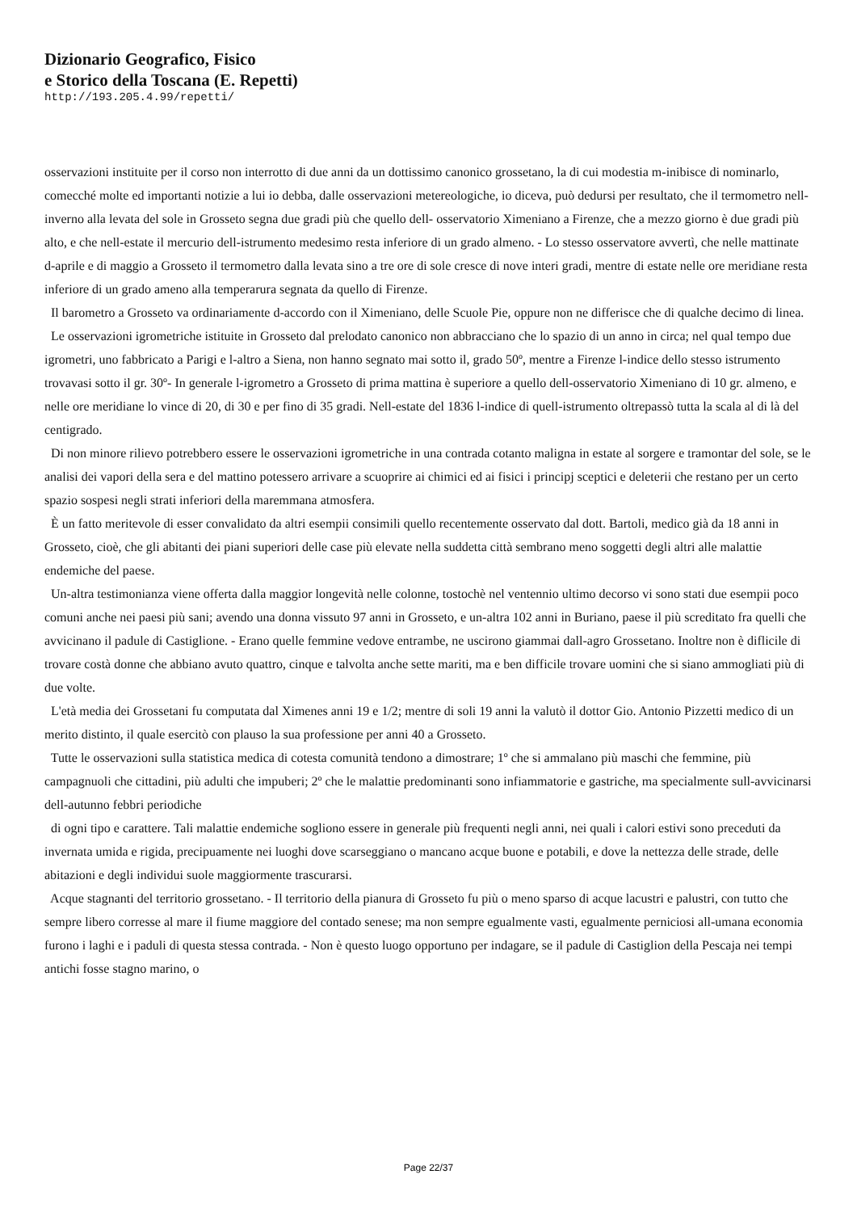Dizionario Geografico, Fisico
e Storico della Toscana (E. Repetti)
http://193.205.4.99/repetti/
osservazioni instituite per il corso non interrotto di due anni da un dottissimo canonico grossetano, la di cui modestia m-inibisce di nominarlo, comecché molte ed importanti notizie a lui io debba, dalle osservazioni metereologiche, io diceva, può dedursi per resultato, che il termometro nell-inverno alla levata del sole in Grosseto segna due gradi più che quello dell- osservatorio Ximeniano a Firenze, che a mezzo giorno è due gradi più alto, e che nell-estate il mercurio dell-istrumento medesimo resta inferiore di un grado almeno. - Lo stesso osservatore avvertì, che nelle mattinate d-aprile e di maggio a Grosseto il termometro dalla levata sino a tre ore di sole cresce di nove interi gradi, mentre di estate nelle ore meridiane resta inferiore di un grado ameno alla temperarura segnata da quello di Firenze.
Il barometro a Grosseto va ordinariamente d-accordo con il Ximeniano, delle Scuole Pie, oppure non ne differisce che di qualche decimo di linea.
Le osservazioni igrometriche istituite in Grosseto dal prelodato canonico non abbracciano che lo spazio di un anno in circa; nel qual tempo due igrometri, uno fabbricato a Parigi e l-altro a Siena, non hanno segnato mai sotto il, grado 50º, mentre a Firenze l-indice dello stesso istrumento trovavasi sotto il gr. 30º- In generale l-igrometro a Grosseto di prima mattina è superiore a quello dell-osservatorio Ximeniano di 10 gr. almeno, e nelle ore meridiane lo vince di 20, di 30 e per fino di 35 gradi. Nell-estate del 1836 l-indice di quell-istrumento oltrepassò tutta la scala al di là del centigrado.
Di non minore rilievo potrebbero essere le osservazioni igrometriche in una contrada cotanto maligna in estate al sorgere e tramontar del sole, se le analisi dei vapori della sera e del mattino potessero arrivare a scuoprire ai chimici ed ai fisici i principj sceptici e deleterii che restano per un certo spazio sospesi negli strati inferiori della maremmana atmosfera.
È un fatto meritevole di esser convalidato da altri esempii consimili quello recentemente osservato dal dott. Bartoli, medico già da 18 anni in Grosseto, cioè, che gli abitanti dei piani superiori delle case più elevate nella suddetta città sembrano meno soggetti degli altri alle malattie endemiche del paese.
Un-altra testimonianza viene offerta dalla maggior longevità nelle colonne, tostochè nel ventennio ultimo decorso vi sono stati due esempii poco comuni anche nei paesi più sani; avendo una donna vissuto 97 anni in Grosseto, e un-altra 102 anni in Buriano, paese il più screditato fra quelli che avvicinano il padule di Castiglione. - Erano quelle femmine vedove entrambe, ne uscirono giammai dall-agro Grossetano. Inoltre non è diflicile di trovare costà donne che abbiano avuto quattro, cinque e talvolta anche sette mariti, ma e ben difficile trovare uomini che si siano ammogliati più di due volte.
L'età media dei Grossetani fu computata dal Ximenes anni 19 e 1/2; mentre di soli 19 anni la valutò il dottor Gio. Antonio Pizzetti medico di un merito distinto, il quale esercitò con plauso la sua professione per anni 40 a Grosseto.
Tutte le osservazioni sulla statistica medica di cotesta comunità tendono a dimostrare; 1º che si ammalano più maschi che femmine, più campagnuoli che cittadini, più adulti che impuberi; 2º che le malattie predominanti sono infiammatorie e gastriche, ma specialmente sull-avvicinarsi dell-autunno febbri periodiche
di ogni tipo e carattere. Tali malattie endemiche sogliono essere in generale più frequenti negli anni, nei quali i calori estivi sono preceduti da invernata umida e rigida, precipuamente nei luoghi dove scarseggiano o mancano acque buone e potabili, e dove la nettezza delle strade, delle abitazioni e degli individui suole maggiormente trascurarsi.
Acque stagnanti del territorio grossetano. - Il territorio della pianura di Grosseto fu più o meno sparso di acque lacustri e palustri, con tutto che sempre libero corresse al mare il fiume maggiore del contado senese; ma non sempre egualmente vasti, egualmente perniciosi all-umana economia furono i laghi e i paduli di questa stessa contrada. - Non è questo luogo opportuno per indagare, se il padule di Castiglion della Pescaja nei tempi antichi fosse stagno marino, o
Page 22/37